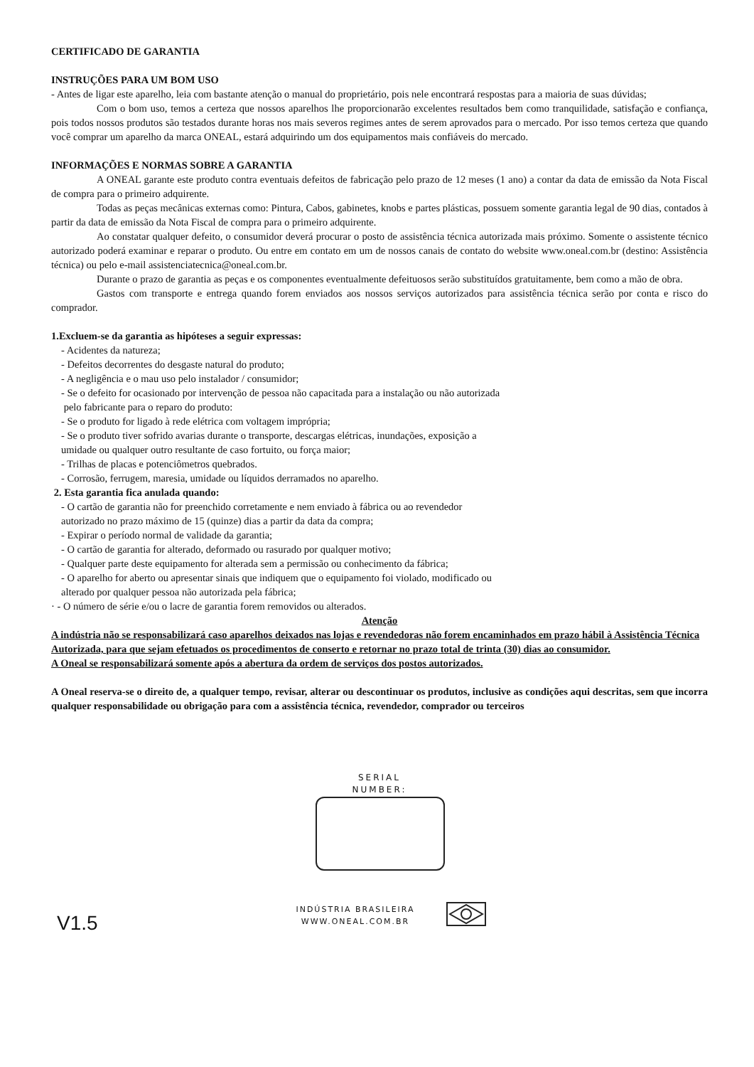CERTIFICADO DE GARANTIA
INSTRUÇÕES PARA UM BOM USO
- Antes de ligar este aparelho, leia com bastante atenção o manual do proprietário, pois nele encontrará respostas para a maioria de suas dúvidas;
Com o bom uso, temos a certeza que nossos aparelhos lhe proporcionarão excelentes resultados bem como tranquilidade, satisfação e confiança, pois todos nossos produtos são testados durante horas nos mais severos regimes antes de serem aprovados para o mercado. Por isso temos certeza que quando você comprar um aparelho da marca ONEAL, estará adquirindo um dos equipamentos mais confiáveis do mercado.
INFORMAÇÕES E NORMAS SOBRE A GARANTIA
A ONEAL garante este produto contra eventuais defeitos de fabricação pelo prazo de 12 meses (1 ano) a contar da data de emissão da Nota Fiscal de compra para o primeiro adquirente.
Todas as peças mecânicas externas como: Pintura, Cabos, gabinetes, knobs e partes plásticas, possuem somente garantia legal de 90 dias, contados à partir da data de emissão da Nota Fiscal de compra para o primeiro adquirente.
Ao constatar qualquer defeito, o consumidor deverá procurar o posto de assistência técnica autorizada mais próximo. Somente o assistente técnico autorizado poderá examinar e reparar o produto. Ou entre em contato em um de nossos canais de contato do website www.oneal.com.br (destino: Assistência técnica) ou pelo e-mail assistenciatecnica@oneal.com.br.
Durante o prazo de garantia as peças e os componentes eventualmente defeituosos serão substituídos gratuitamente, bem como a mão de obra.
Gastos com transporte e entrega quando forem enviados aos nossos serviços autorizados para assistência técnica serão por conta e risco do comprador.
1.Excluem-se da garantia as hipóteses a seguir expressas:
- Acidentes da natureza;
- Defeitos decorrentes do desgaste natural do produto;
- A negligência e o mau uso pelo instalador / consumidor;
- Se o defeito for ocasionado por intervenção de pessoa não capacitada para a instalação ou não autorizada
pelo fabricante para o reparo do produto:
- Se o produto for ligado à rede elétrica com voltagem imprópria;
- Se o produto tiver sofrido avarias durante o transporte, descargas elétricas, inundações, exposição a
umidade ou qualquer outro resultante de caso fortuito, ou força maior;
- Trilhas de placas e potenciômetros quebrados.
- Corrosão, ferrugem, maresia, umidade ou líquidos derramados no aparelho.
2. Esta garantia fica anulada quando:
- O cartão de garantia não for preenchido corretamente e nem enviado à fábrica ou ao revendedor
autorizado no prazo máximo de 15 (quinze) dias a partir da data da compra;
- Expirar o período normal de validade da garantia;
- O cartão de garantia for alterado, deformado ou rasurado por qualquer motivo;
- Qualquer parte deste equipamento for alterada sem a permissão ou conhecimento da fábrica;
- O aparelho for aberto ou apresentar sinais que indiquem que o equipamento foi violado, modificado ou
alterado por qualquer pessoa não autorizada pela fábrica;
· - O número de série e/ou o lacre de garantia forem removidos ou alterados.
Atenção
A indústria não se responsabilizará caso aparelhos deixados nas lojas e revendedoras não forem encaminhados em prazo hábil à Assistência Técnica Autorizada, para que sejam efetuados os procedimentos de conserto e retornar no prazo total de trinta (30) dias ao consumidor.
A Oneal se responsabilizará somente após a abertura da ordem de serviços dos postos autorizados.
A Oneal reserva-se o direito de, a qualquer tempo, revisar, alterar ou descontinuar os produtos, inclusive as condições aqui descritas, sem que incorra qualquer responsabilidade ou obrigação para com a assistência técnica, revendedor, comprador ou terceiros
SERIAL
NUMBER:
INDÚSTRIA BRASILEIRA
WWW.ONEAL.COM.BR
V1.5